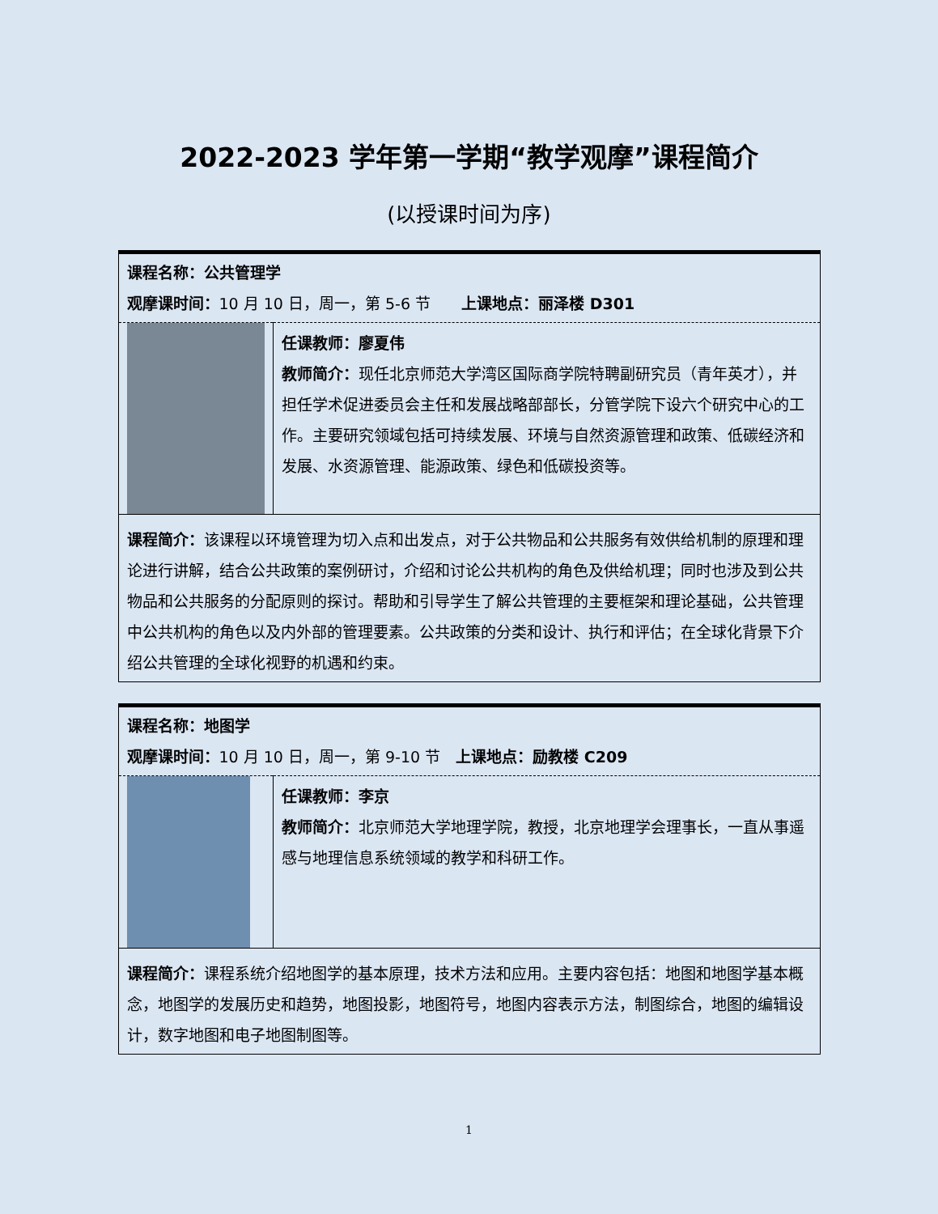2022-2023 学年第一学期“教学观摩”课程简介
(以授课时间为序)
| 课程名称：公共管理学 观摩课时间： 10 月 10 日，周一，第 5-6 节 上课地点：丽泽楼 D301 | |
| | 任课教师：廖夏伟 教师简介： 现任北京师范大学湾区国际商学院特聘副研究员（青年英才），并担任学术促进委员会主任和发展战略部部长，分管学院下设六个研究中心的工作。主要研究领域包括可持续发展、环境与自然资源管理和政策、低碳经济和发展、水资源管理、能源政策、绿色和低碳投资等。 |
| 课程简介： 该课程以环境管理为切入点和出发点，对于公共物品和公共服务有效供给机制的原理和理论进行讲解，结合公共政策的案例研讨，介绍和讨论公共机构的角色及供给机理；同时也涉及到公共物品和公共服务的分配原则的探讨。帮助和引导学生了解公共管理的主要框架和理论基础，公共管理中公共机构的角色以及内外部的管理要素。公共政策的分类和设计、执行和评估；在全球化背景下介绍公共管理的全球化视野的机遇和约束。 | |
| 课程名称：地图学 观摩课时间： 10 月 10 日，周一，第 9-10 节 上课地点：励教楼 C209 | |
| | 任课教师：李京 教师简介： 北京师范大学地理学院，教授，北京地理学会理事长，一直从事遥感与地理信息系统领域的教学和科研工作。 |
| 课程简介： 课程系统介绍地图学的基本原理，技术方法和应用。主要内容包括：地图和地图学基本概念，地图学的发展历史和趋势，地图投影，地图符号，地图内容表示方法，制图综合，地图的编辑设计，数字地图和电子地图制图等。 | |
1